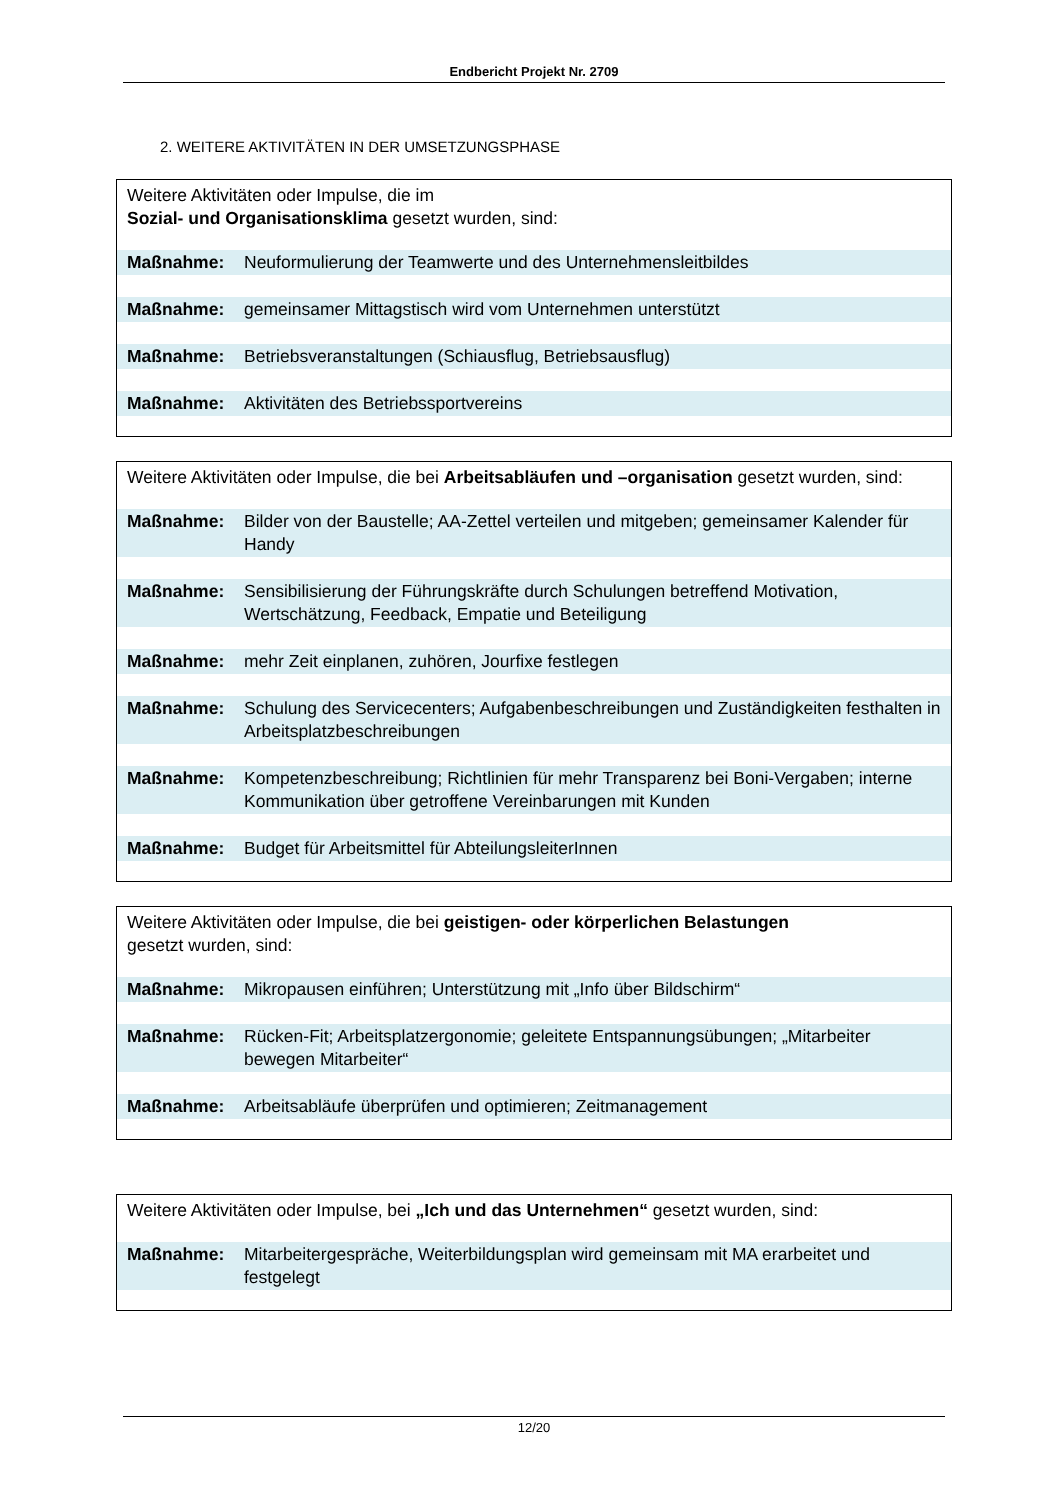Endbericht Projekt Nr. 2709
2. WEITERE AKTIVITÄTEN IN DER UMSETZUNGSPHASE
Weitere Aktivitäten oder Impulse, die im
Sozial- und Organisationsklima gesetzt wurden, sind:
| Maßnahme: | Neuformulierung der Teamwerte und des Unternehmensleitbildes |
| Maßnahme: | gemeinsamer Mittagstisch wird vom Unternehmen unterstützt |
| Maßnahme: | Betriebsveranstaltungen (Schiausflug, Betriebsausflug) |
| Maßnahme: | Aktivitäten des Betriebssportvereins |
Weitere Aktivitäten oder Impulse, die bei Arbeitsabläufen und –organisation gesetzt wurden, sind:
| Maßnahme: | Bilder von der Baustelle; AA-Zettel verteilen und mitgeben; gemeinsamer Kalender für Handy |
| Maßnahme: | Sensibilisierung der Führungskräfte durch Schulungen betreffend Motivation, Wertschätzung, Feedback, Empatie und Beteiligung |
| Maßnahme: | mehr Zeit einplanen, zuhören, Jourfixe festlegen |
| Maßnahme: | Schulung des Servicecenters; Aufgabenbeschreibungen und Zuständigkeiten festhalten in Arbeitsplatzbeschreibungen |
| Maßnahme: | Kompetenzbeschreibung; Richtlinien für mehr Transparenz bei Boni-Vergaben; interne Kommunikation über getroffene Vereinbarungen mit Kunden |
| Maßnahme: | Budget für Arbeitsmittel für AbteilungsleiterInnen |
Weitere Aktivitäten oder Impulse, die bei geistigen- oder körperlichen Belastungen
gesetzt wurden, sind:
| Maßnahme: | Mikropausen einführen; Unterstützung mit „Info über Bildschirm“ |
| Maßnahme: | Rücken-Fit; Arbeitsplatzergonomie; geleitete Entspannungsübungen; „Mitarbeiter bewegen Mitarbeiter“ |
| Maßnahme: | Arbeitsabläufe überprüfen und optimieren; Zeitmanagement |
Weitere Aktivitäten oder Impulse, bei „Ich und das Unternehmen“ gesetzt wurden, sind:
| Maßnahme: | Mitarbeitergespräche, Weiterbildungsplan wird gemeinsam mit MA erarbeitet und festgelegt |
12/20